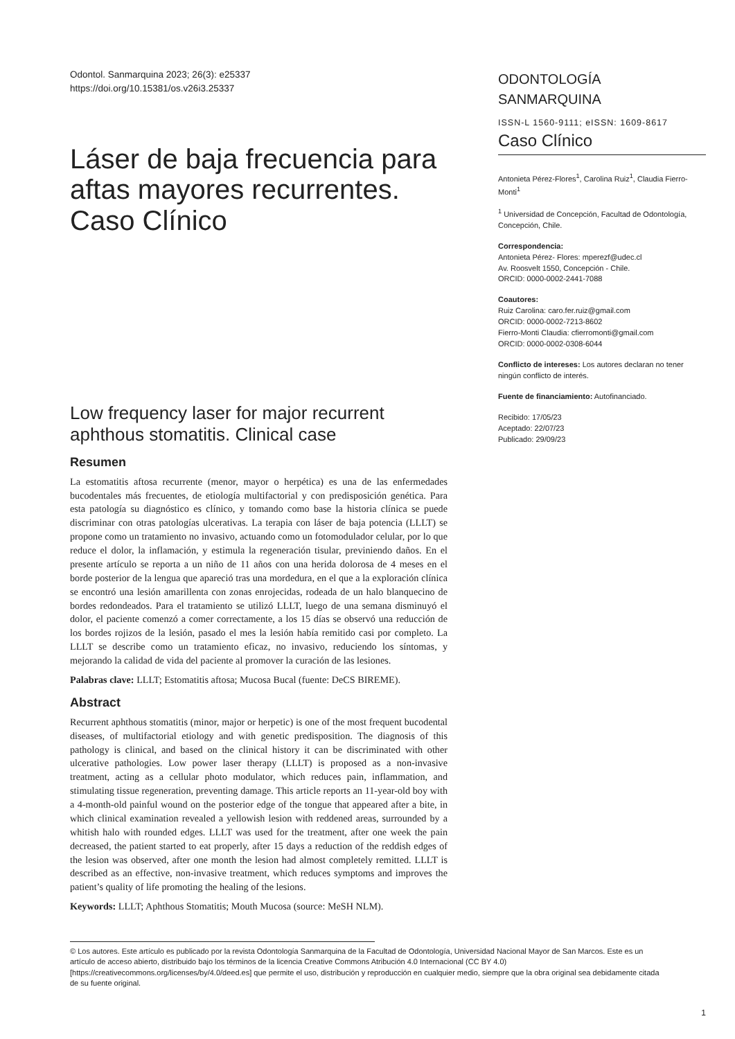Odontol. Sanmarquina 2023; 26(3): e25337
https://doi.org/10.15381/os.v26i3.25337
Láser de baja frecuencia para aftas mayores recurrentes. Caso Clínico
Low frequency laser for major recurrent aphthous stomatitis. Clinical case
ODONTOLOGÍA SANMARQUINA
ISSN-L 1560-9111; eISSN: 1609-8617
Caso Clínico
Antonieta Pérez-Flores<sup>1</sup>, Carolina Ruiz<sup>1</sup>, Claudia Fierro-Monti<sup>1</sup>
<sup>1</sup> Universidad de Concepción, Facultad de Odontología, Concepción, Chile.
Correspondencia:
Antonieta Pérez- Flores: mperezf@udec.cl
Av. Roosvelt 1550, Concepción - Chile.
ORCID: 0000-0002-2441-7088
Coautores:
Ruiz Carolina: caro.fer.ruiz@gmail.com
ORCID: 0000-0002-7213-8602
Fierro-Monti Claudia: cfierromonti@gmail.com
ORCID: 0000-0002-0308-6044
Conflicto de intereses: Los autores declaran no tener ningún conflicto de interés.
Fuente de financiamiento: Autofinanciado.
Recibido: 17/05/23
Aceptado: 22/07/23
Publicado: 29/09/23
Resumen
La estomatitis aftosa recurrente (menor, mayor o herpética) es una de las enfermedades bucodentales más frecuentes, de etiología multifactorial y con predisposición genética. Para esta patología su diagnóstico es clínico, y tomando como base la historia clínica se puede discriminar con otras patologías ulcerativas. La terapia con láser de baja potencia (LLLT) se propone como un tratamiento no invasivo, actuando como un fotomodulador celular, por lo que reduce el dolor, la inflamación, y estimula la regeneración tisular, previniendo daños. En el presente artículo se reporta a un niño de 11 años con una herida dolorosa de 4 meses en el borde posterior de la lengua que apareció tras una mordedura, en el que a la exploración clínica se encontró una lesión amarillenta con zonas enrojecidas, rodeada de un halo blanquecino de bordes redondeados. Para el tratamiento se utilizó LLLT, luego de una semana disminuyó el dolor, el paciente comenzó a comer correctamente, a los 15 días se observó una reducción de los bordes rojizos de la lesión, pasado el mes la lesión había remitido casi por completo. La LLLT se describe como un tratamiento eficaz, no invasivo, reduciendo los síntomas, y mejorando la calidad de vida del paciente al promover la curación de las lesiones.
Palabras clave: LLLT; Estomatitis aftosa; Mucosa Bucal (fuente: DeCS BIREME).
Abstract
Recurrent aphthous stomatitis (minor, major or herpetic) is one of the most frequent bucodental diseases, of multifactorial etiology and with genetic predisposition. The diagnosis of this pathology is clinical, and based on the clinical history it can be discriminated with other ulcerative pathologies. Low power laser therapy (LLLT) is proposed as a non-invasive treatment, acting as a cellular photo modulator, which reduces pain, inflammation, and stimulating tissue regeneration, preventing damage. This article reports an 11-year-old boy with a 4-month-old painful wound on the posterior edge of the tongue that appeared after a bite, in which clinical examination revealed a yellowish lesion with reddened areas, surrounded by a whitish halo with rounded edges. LLLT was used for the treatment, after one week the pain decreased, the patient started to eat properly, after 15 days a reduction of the reddish edges of the lesion was observed, after one month the lesion had almost completely remitted. LLLT is described as an effective, non-invasive treatment, which reduces symptoms and improves the patient’s quality of life promoting the healing of the lesions.
Keywords: LLLT; Aphthous Stomatitis; Mouth Mucosa (source: MeSH NLM).
© Los autores. Este artículo es publicado por la revista Odontología Sanmarquina de la Facultad de Odontología, Universidad Nacional Mayor de San Marcos. Este es un artículo de acceso abierto, distribuido bajo los términos de la licencia Creative Commons Atribución 4.0 Internacional (CC BY 4.0) [https://creativecommons.org/licenses/by/4.0/deed.es] que permite el uso, distribución y reproducción en cualquier medio, siempre que la obra original sea debidamente citada de su fuente original.
1